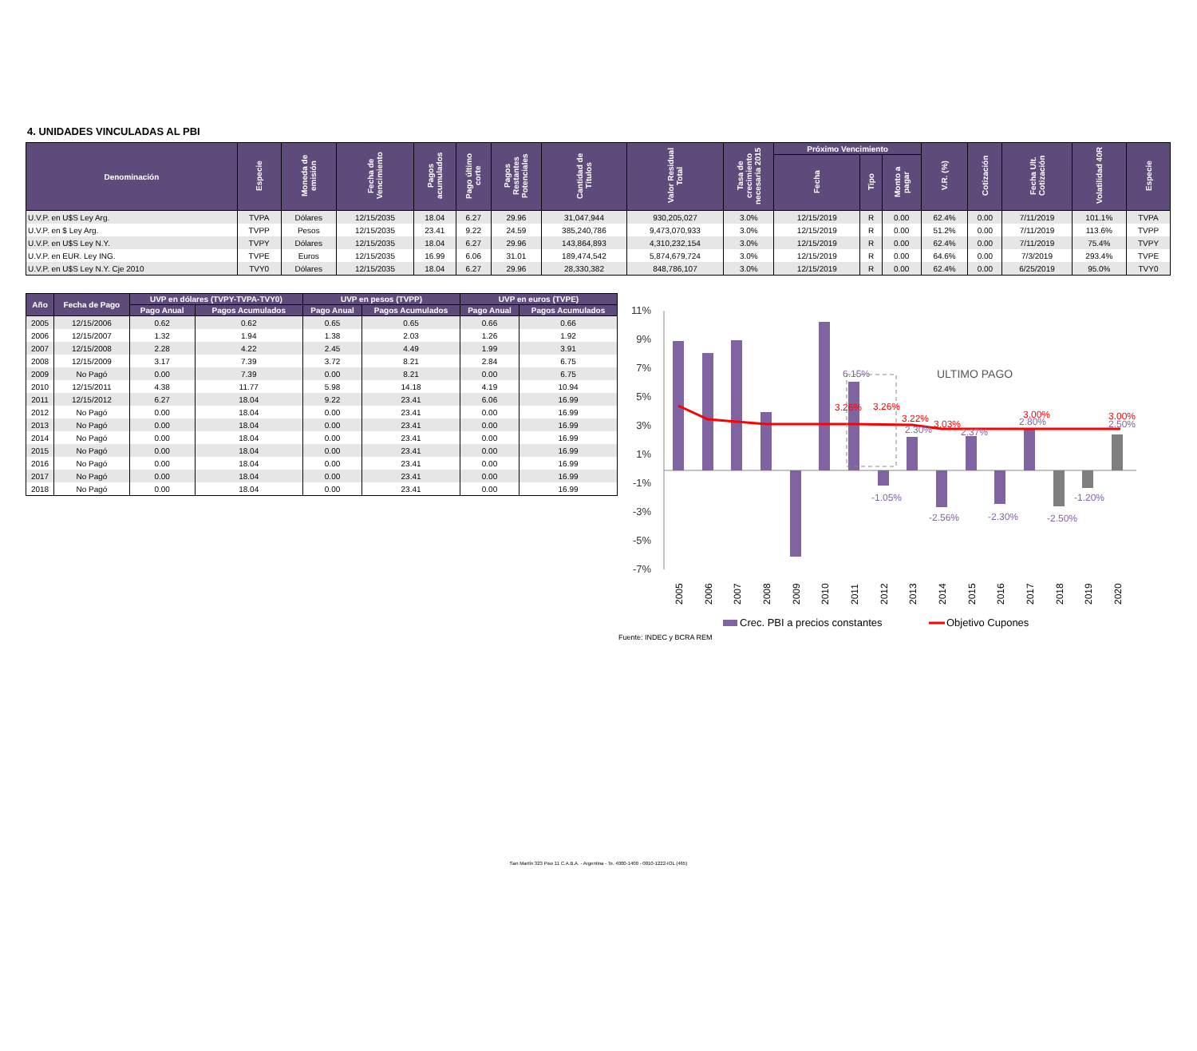4. UNIDADES VINCULADAS AL PBI
| Denominación | Especie | Moneda de emisión | Fecha de Vencimiento | Pagos acumulados | Pago último corte | Pagos Restantes Potenciales | Cantidad de Títulos | Valor Residual Total | Tasa de crecimiento necesaria 2015 | Próximo Vencimiento | | | V.R. (%) | Cotización | Fecha Ult. Cotización | Volatilidad 40R | Especie |
| --- | --- | --- | --- | --- | --- | --- | --- | --- | --- | --- | --- | --- | --- | --- | --- | --- | --- |
| | | | | | | | | | | Fecha | Tipo | Monto a pagar | | | | | |
| U.V.P. en U$S Ley Arg. | TVPA | Dólares | 12/15/2035 | 18.04 | 6.27 | 29.96 | 31,047,944 | 930,205,027 | 3.0% | 12/15/2019 | R | 0.00 | 62.4% | 0.00 | 7/11/2019 | 101.1% | TVPA |
| U.V.P. en $ Ley Arg. | TVPP | Pesos | 12/15/2035 | 23.41 | 9.22 | 24.59 | 385,240,786 | 9,473,070,933 | 3.0% | 12/15/2019 | R | 0.00 | 51.2% | 0.00 | 7/11/2019 | 113.6% | TVPP |
| U.V.P. en U$S Ley N.Y. | TVPY | Dólares | 12/15/2035 | 18.04 | 6.27 | 29.96 | 143,864,893 | 4,310,232,154 | 3.0% | 12/15/2019 | R | 0.00 | 62.4% | 0.00 | 7/11/2019 | 75.4% | TVPY |
| U.V.P. en EUR. Ley ING. | TVPE | Euros | 12/15/2035 | 16.99 | 6.06 | 31.01 | 189,474,542 | 5,874,679,724 | 3.0% | 12/15/2019 | R | 0.00 | 64.6% | 0.00 | 7/3/2019 | 293.4% | TVPE |
| U.V.P. en U$S Ley N.Y. Cje 2010 | TVY0 | Dólares | 12/15/2035 | 18.04 | 6.27 | 29.96 | 28,330,382 | 848,786,107 | 3.0% | 12/15/2019 | R | 0.00 | 62.4% | 0.00 | 6/25/2019 | 95.0% | TVY0 |
| Año | Fecha de Pago | UVP en dólares (TVPY-TVPA-TVY0) | | UVP en pesos (TVPP) | | UVP en euros (TVPE) | |
| --- | --- | --- | --- | --- | --- | --- | --- |
| | | Pago Anual | Pagos Acumulados | Pago Anual | Pagos Acumulados | Pago Anual | Pagos Acumulados |
| 2005 | 12/15/2006 | 0.62 | 0.62 | 0.65 | 0.65 | 0.66 | 0.66 |
| 2006 | 12/15/2007 | 1.32 | 1.94 | 1.38 | 2.03 | 1.26 | 1.92 |
| 2007 | 12/15/2008 | 2.28 | 4.22 | 2.45 | 4.49 | 1.99 | 3.91 |
| 2008 | 12/15/2009 | 3.17 | 7.39 | 3.72 | 8.21 | 2.84 | 6.75 |
| 2009 | No Pagó | 0.00 | 7.39 | 0.00 | 8.21 | 0.00 | 6.75 |
| 2010 | 12/15/2011 | 4.38 | 11.77 | 5.98 | 14.18 | 4.19 | 10.94 |
| 2011 | 12/15/2012 | 6.27 | 18.04 | 9.22 | 23.41 | 6.06 | 16.99 |
| 2012 | No Pagó | 0.00 | 18.04 | 0.00 | 23.41 | 0.00 | 16.99 |
| 2013 | No Pagó | 0.00 | 18.04 | 0.00 | 23.41 | 0.00 | 16.99 |
| 2014 | No Pagó | 0.00 | 18.04 | 0.00 | 23.41 | 0.00 | 16.99 |
| 2015 | No Pagó | 0.00 | 18.04 | 0.00 | 23.41 | 0.00 | 16.99 |
| 2016 | No Pagó | 0.00 | 18.04 | 0.00 | 23.41 | 0.00 | 16.99 |
| 2017 | No Pagó | 0.00 | 18.04 | 0.00 | 23.41 | 0.00 | 16.99 |
| 2018 | No Pagó | 0.00 | 18.04 | 0.00 | 23.41 | 0.00 | 16.99 |
11%
9%
7%
5%
3%
1%
-1%
-3%
-5%
-7%
6.15%
-1.05%
2.30%
-2.56%
2.37%
-2.30%
2.80%
-2.50%
-1.20%
2.50%
3.26%
3.26%
3.22%
3.03%
3.00%
3.00%
ULTIMO PAGO
2005
2006
2007
2008
2009
2010
2011
2012
2013
2014
2015
2016
2017
2018
2019
2020
Crec. PBI a precios constantes
Objetivo Cupones
Fuente: INDEC y BCRA REM
San Martín 323 Piso 11 C.A.B.A. - Argentina - Te. 4000-1400 - 0810-1222-IOL (465)